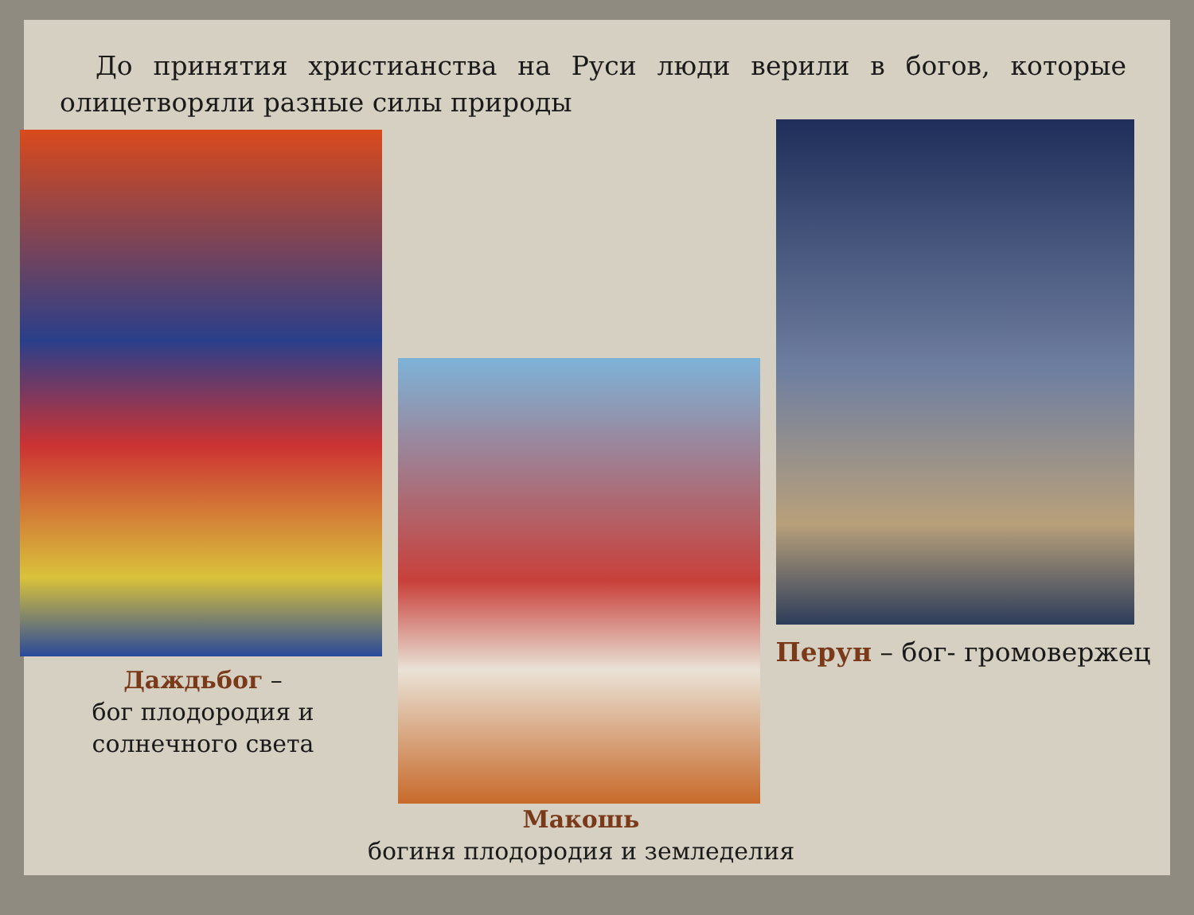До принятия христианства на Руси люди верили в богов, которые олицетворяли разные силы природы
Даждьбог –
бог плодородия и
солнечного света
Макошь
богиня плодородия и земледелия
Перун – бог- громовержец